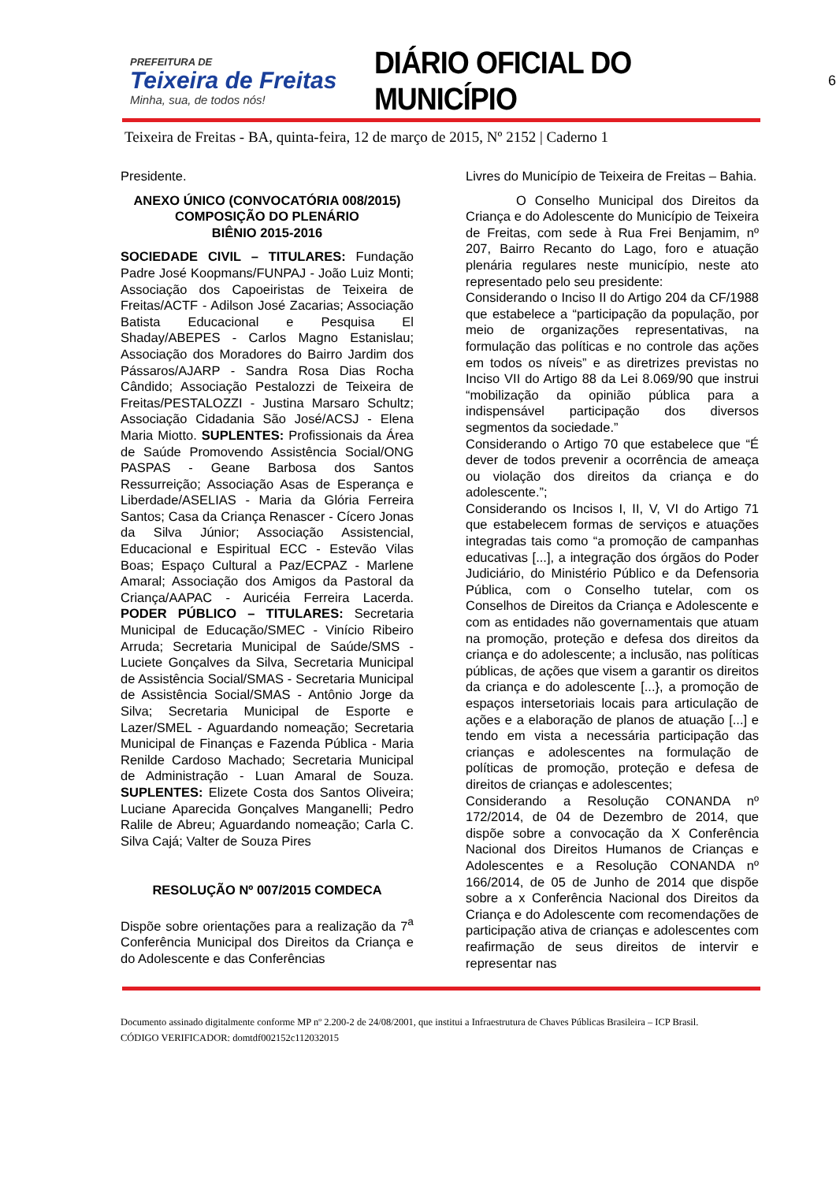PREFEITURA DE
Teixeira de Freitas
Minha, sua, de todos nós!
DIÁRIO OFICIAL DO MUNICÍPIO
6
Teixeira de Freitas - BA, quinta-feira, 12 de março de 2015, Nº 2152 | Caderno 1
Presidente.
ANEXO ÚNICO (CONVOCATÓRIA 008/2015)
COMPOSIÇÃO DO PLENÁRIO
BIÊNIO 2015-2016
SOCIEDADE CIVIL – TITULARES: Fundação Padre José Koopmans/FUNPAJ - João Luiz Monti; Associação dos Capoeiristas de Teixeira de Freitas/ACTF - Adilson José Zacarias; Associação Batista Educacional e Pesquisa El Shaday/ABEPES - Carlos Magno Estanislau; Associação dos Moradores do Bairro Jardim dos Pássaros/AJARP - Sandra Rosa Dias Rocha Cândido; Associação Pestalozzi de Teixeira de Freitas/PESTALOZZI - Justina Marsaro Schultz; Associação Cidadania São José/ACSJ - Elena Maria Miotto. SUPLENTES: Profissionais da Área de Saúde Promovendo Assistência Social/ONG PASPAS - Geane Barbosa dos Santos Ressurreição; Associação Asas de Esperança e Liberdade/ASELIAS - Maria da Glória Ferreira Santos; Casa da Criança Renascer - Cícero Jonas da Silva Júnior; Associação Assistencial, Educacional e Espiritual ECC - Estevão Vilas Boas; Espaço Cultural a Paz/ECPAZ - Marlene Amaral; Associação dos Amigos da Pastoral da Criança/AAPAC - Auricéia Ferreira Lacerda. PODER PÚBLICO – TITULARES: Secretaria Municipal de Educação/SMEC - Vinício Ribeiro Arruda; Secretaria Municipal de Saúde/SMS - Luciete Gonçalves da Silva, Secretaria Municipal de Assistência Social/SMAS - Secretaria Municipal de Assistência Social/SMAS - Antônio Jorge da Silva; Secretaria Municipal de Esporte e Lazer/SMEL - Aguardando nomeação; Secretaria Municipal de Finanças e Fazenda Pública - Maria Renilde Cardoso Machado; Secretaria Municipal de Administração - Luan Amaral de Souza. SUPLENTES: Elizete Costa dos Santos Oliveira; Luciane Aparecida Gonçalves Manganelli; Pedro Ralile de Abreu; Aguardando nomeação; Carla C. Silva Cajá; Valter de Souza Pires
RESOLUÇÃO Nº 007/2015 COMDECA
Dispõe sobre orientações para a realização da 7<sup>a</sup> Conferência Municipal dos Direitos da Criança e do Adolescente e das Conferências
Livres do Município de Teixeira de Freitas – Bahia.
O Conselho Municipal dos Direitos da Criança e do Adolescente do Município de Teixeira de Freitas, com sede à Rua Frei Benjamim, nº 207, Bairro Recanto do Lago, foro e atuação plenária regulares neste município, neste ato representado pelo seu presidente:
Considerando o Inciso II do Artigo 204 da CF/1988 que estabelece a “participação da população, por meio de organizações representativas, na formulação das políticas e no controle das ações em todos os níveis” e as diretrizes previstas no Inciso VII do Artigo 88 da Lei 8.069/90 que instrui “mobilização da opinião pública para a indispensável participação dos diversos segmentos da sociedade.”
Considerando o Artigo 70 que estabelece que “É dever de todos prevenir a ocorrência de ameaça ou violação dos direitos da criança e do adolescente.”;
Considerando os Incisos I, II, V, VI do Artigo 71 que estabelecem formas de serviços e atuações integradas tais como “a promoção de campanhas educativas [...], a integração dos órgãos do Poder Judiciário, do Ministério Público e da Defensoria Pública, com o Conselho tutelar, com os Conselhos de Direitos da Criança e Adolescente e com as entidades não governamentais que atuam na promoção, proteção e defesa dos direitos da criança e do adolescente; a inclusão, nas políticas públicas, de ações que visem a garantir os direitos da criança e do adolescente [...}, a promoção de espaços intersetoriais locais para articulação de ações e a elaboração de planos de atuação [...] e tendo em vista a necessária participação das crianças e adolescentes na formulação de políticas de promoção, proteção e defesa de direitos de crianças e adolescentes;
Considerando a Resolução CONANDA nº 172/2014, de 04 de Dezembro de 2014, que dispõe sobre a convocação da X Conferência Nacional dos Direitos Humanos de Crianças e Adolescentes e a Resolução CONANDA nº 166/2014, de 05 de Junho de 2014 que dispõe sobre a x Conferência Nacional dos Direitos da Criança e do Adolescente com recomendações de participação ativa de crianças e adolescentes com reafirmação de seus direitos de intervir e representar nas
Documento assinado digitalmente conforme MP nº 2.200-2 de 24/08/2001, que institui a Infraestrutura de Chaves Públicas Brasileira – ICP Brasil.
CÓDIGO VERIFICADOR: domtdf002152c112032015